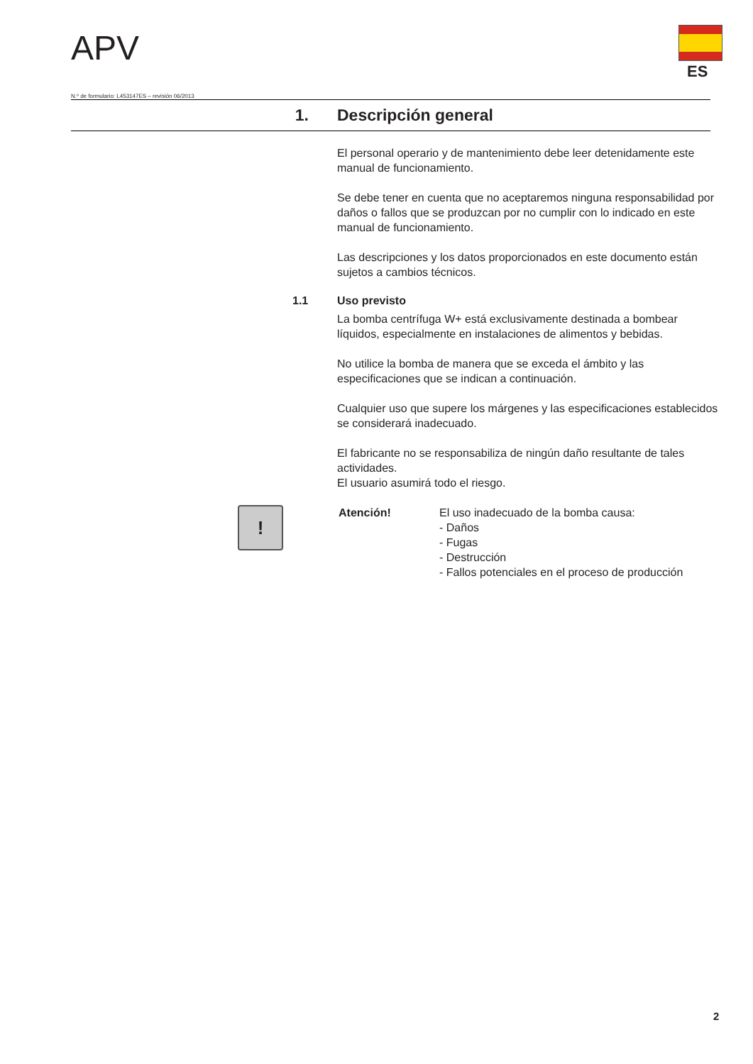APV
ES
N.º de formulario: L453147ES – revisión 06/2013
1. Descripción general
El personal operario y de mantenimiento debe leer detenidamente este manual de funcionamiento.
Se debe tener en cuenta que no aceptaremos ninguna responsabilidad por daños o fallos que se produzcan por no cumplir con lo indicado en este manual de funcionamiento.
Las descripciones y los datos proporcionados en este documento están sujetos a cambios técnicos.
1.1 Uso previsto
La bomba centrífuga W+ está exclusivamente destinada a bombear líquidos, especialmente en instalaciones de alimentos y bebidas.
No utilice la bomba de manera que se exceda el ámbito y las especificaciones que se indican a continuación.
Cualquier uso que supere los márgenes y las especificaciones establecidos se considerará inadecuado.
El fabricante no se responsabiliza de ningún daño resultante de tales actividades.
El usuario asumirá todo el riesgo.
!
Atención! El uso inadecuado de la bomba causa:
- Daños
- Fugas
- Destrucción
- Fallos potenciales en el proceso de producción
2